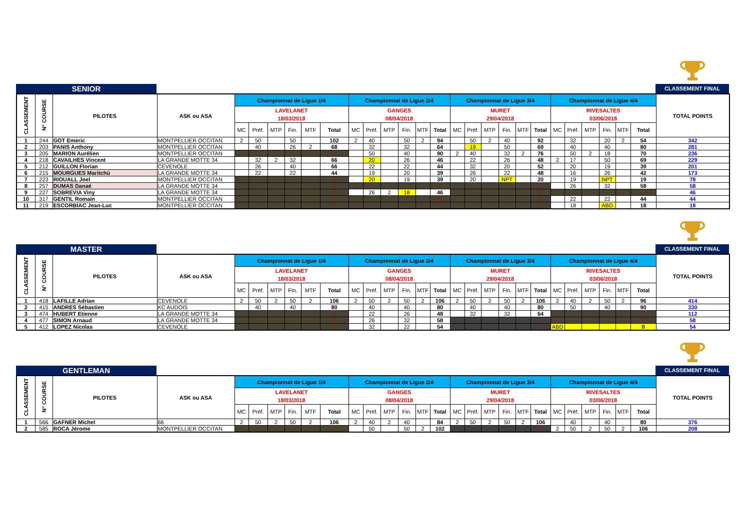SENIOR
CLASSEMENT FINAL
| CLASSEMENT | N° COURSE | PILOTES | ASK ou ASA | Championnat de Ligue 1/4 | | | | | | Championnat de Ligue 2/4 | | | | | | Championnat de Ligue 3/4 | | | | | | Championnat de Ligue 4/4 | | | | | | TOTAL POINTS |
| --- | --- | --- | --- | --- | --- | --- | --- | --- | --- | --- | --- | --- | --- | --- | --- | --- | --- | --- | --- | --- | --- | --- | --- | --- | --- | --- | --- | --- |
| | | | | LAVELANET 18/03/2018 | | | | | | GANGES 08/04/2018 | | | | | | MURET 29/04/2018 | | | | | | RIVESALTES 03/06/2018 | | | | | | |
| | | | | MC | Préf. | MTP | Fin. | MTF | Total | MC | Préf. | MTP | Fin. | MTF | Total | MC | Préf. | MTP | Fin. | MTF | Total | MC | Préf. | MTP | Fin. | MTF | Total | |
| 1 | 244 | GOT Emeric | MONTPELLIER OCCITAN | 2 | 50 | | 50 | | 102 | 2 | 40 | | 50 | 2 | 94 | | 50 | 2 | 40 | | 92 | | 32 | | 20 | 2 | 54 | 342 |
| 2 | 203 | PANIS Anthony | MONTPELLIER OCCITAN | | 40 | | 26 | 2 | 68 | | 32 | | 32 | | 64 | | 19 | | 50 | | 69 | | 40 | | 40 | | 80 | 281 |
| 3 | 205 | MARION Aurélien | MONTPELLIER OCCITAN | | | | | | 0 | | 50 | | 40 | | 90 | 2 | 40 | | 32 | 2 | 76 | | 50 | 2 | 18 | | 70 | 236 |
| 4 | 218 | CAVAILHES Vincent | LA GRANDE MOTTE 34 | | 32 | 2 | 32 | | 66 | | 20 | | 26 | | 46 | | 22 | | 26 | | 48 | 2 | 17 | | 50 | | 69 | 229 |
| 5 | 212 | GUILLON Florian | CEVENOLE | | 26 | | 40 | | 66 | | 22 | | 22 | | 44 | | 32 | | 20 | | 52 | | 20 | | 19 | | 39 | 201 |
| 6 | 215 | MOURGUES Maritchü | LA GRANDE MOTTE 34 | | 22 | | 22 | | 44 | | 19 | | 20 | | 39 | | 26 | | 22 | | 48 | | 16 | | 26 | | 42 | 173 |
| 7 | 223 | RIOUALL Joel | MONTPELLIER OCCITAN | | | | | | 0 | | 20 | | 19 | | 39 | | 20 | | NPT | | 20 | | 19 | | NPT | | 19 | 78 |
| 8 | 257 | DUMAS Danaé | LA GRANDE MOTTE 34 | | | | | | 0 | | | | | | 0 | | | | | | 0 | | 26 | | 32 | | 58 | 58 |
| 9 | 227 | SOBREVIA Viny | LA GRANDE MOTTE 34 | | | | | | 0 | | 26 | 2 | 18 | | 46 | | | | | | 0 | | | | | | 0 | 46 |
| 10 | 317 | GENTIL Romain | MONTPELLIER OCCITAN | | | | | | 0 | | | | | | 0 | | | | | | 0 | | 22 | | 22 | | 44 | 44 |
| 11 | 219 | ESCORBIAC Jean-Luc | MONTPELLIER OCCITAN | | | | | | 0 | | | | | | 0 | | | | | | 0 | | 18 | | ABD | | 18 | 18 |
MASTER
CLASSEMENT FINAL
| CLASSEMENT | N° COURSE | PILOTES | ASK ou ASA | Championnat de Ligue 1/4 | | | | | | Championnat de Ligue 2/4 | | | | | | Championnat de Ligue 3/4 | | | | | | Championnat de Ligue 4/4 | | | | | | TOTAL POINTS |
| --- | --- | --- | --- | --- | --- | --- | --- | --- | --- | --- | --- | --- | --- | --- | --- | --- | --- | --- | --- | --- | --- | --- | --- | --- | --- | --- | --- | --- |
| | | | | LAVELANET 18/03/2018 | | | | | | GANGES 08/04/2018 | | | | | | MURET 29/04/2018 | | | | | | RIVESALTES 03/06/2018 | | | | | | |
| | | | | MC | Préf. | MTP | Fin. | MTF | Total | MC | Préf. | MTP | Fin. | MTF | Total | MC | Préf. | MTP | Fin. | MTF | Total | MC | Préf. | MTP | Fin. | MTF | Total | |
| 1 | 418 | LAFILLE Adrian | CEVENOLE | 2 | 50 | 2 | 50 | 2 | 106 | 2 | 50 | 2 | 50 | 2 | 106 | 2 | 50 | 2 | 50 | 2 | 106 | 2 | 40 | 2 | 50 | 2 | 96 | 414 |
| 2 | 415 | ANDRES Sébastien | KC AUDOIS | | 40 | | 40 | | 80 | | 40 | | 40 | | 80 | | 40 | | 40 | | 80 | | 50 | | 40 | | 90 | 330 |
| 3 | 474 | HUBERT Etienne | LA GRANDE MOTTE 34 | | | | | | 0 | | 22 | | 26 | | 48 | | 32 | | 32 | | 64 | | | | | | 0 | 112 |
| 4 | 477 | SIMON Arnaud | LA GRANDE MOTTE 34 | | | | | | 0 | | 26 | | 32 | | 58 | | | | | | 0 | | | | | | 0 | 58 |
| 5 | 412 | LOPEZ Nicolas | CEVENOLE | | | | | | 0 | | 32 | | 22 | | 54 | | | | | | 0 | ABD | | | | | 0 | 54 |
GENTLEMAN
CLASSEMENT FINAL
| CLASSEMENT | N° COURSE | PILOTES | ASK ou ASA | Championnat de Ligue 1/4 | | | | | | Championnat de Ligue 2/4 | | | | | | Championnat de Ligue 3/4 | | | | | | Championnat de Ligue 4/4 | | | | | | TOTAL POINTS |
| --- | --- | --- | --- | --- | --- | --- | --- | --- | --- | --- | --- | --- | --- | --- | --- | --- | --- | --- | --- | --- | --- | --- | --- | --- | --- | --- | --- | --- |
| | | | | LAVELANET 18/03/2018 | | | | | | GANGES 08/04/2018 | | | | | | MURET 29/04/2018 | | | | | | RIVESALTES 03/06/2018 | | | | | | |
| | | | | MC | Préf. | MTP | Fin. | MTF | Total | MC | Préf. | MTP | Fin. | MTF | Total | MC | Préf. | MTP | Fin. | MTF | Total | MC | Préf. | MTP | Fin. | MTF | Total | |
| 1 | 566 | GAFNER Michel | 66 | 2 | 50 | 2 | 50 | 2 | 106 | 2 | 40 | 2 | 40 | | 84 | 2 | 50 | 2 | 50 | 2 | 106 | | 40 | | 40 | | 80 | 376 |
| 2 | 585 | ROCA Jérome | MONTPELLIER OCCITAN | | | | | | 0 | | 50 | | 50 | 2 | 102 | | | | | | 0 | 2 | 50 | 2 | 50 | 2 | 106 | 208 |